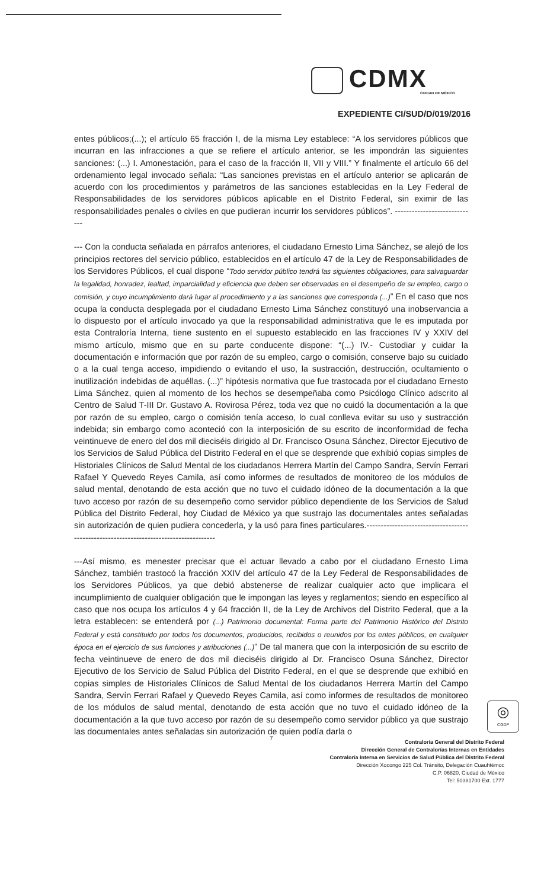CDMX
CIUDAD DE MÉXICO
EXPEDIENTE CI/SUD/D/019/2016
entes públicos;(...); el artículo 65 fracción I, de la misma Ley establece: “A los servidores públicos que incurran en las infracciones a que se refiere el artículo anterior, se les impondrán las siguientes sanciones: (...) I. Amonestación, para el caso de la fracción II, VII y VIII.” Y finalmente el artículo 66 del ordenamiento legal invocado señala: “Las sanciones previstas en el artículo anterior se aplicarán de acuerdo con los procedimientos y parámetros de las sanciones establecidas en la Ley Federal de Responsabilidades de los servidores públicos aplicable en el Distrito Federal, sin eximir de las responsabilidades penales o civiles en que pudieran incurrir los servidores públicos”. -----------------------------
--- Con la conducta señalada en párrafos anteriores, el ciudadano Ernesto Lima Sánchez, se alejó de los principios rectores del servicio público, establecidos en el artículo 47 de la Ley de Responsabilidades de los Servidores Públicos, el cual dispone “Todo servidor público tendrá las siguientes obligaciones, para salvaguardar la legalidad, honradez, lealtad, imparcialidad y eficiencia que deben ser observadas en el desempeño de su empleo, cargo o comisión, y cuyo incumplimiento dará lugar al procedimiento y a las sanciones que corresponda (...)” En el caso que nos ocupa la conducta desplegada por el ciudadano Ernesto Lima Sánchez constituyó una inobservancia a lo dispuesto por el artículo invocado ya que la responsabilidad administrativa que le es imputada por esta Contraloría Interna, tiene sustento en el supuesto establecido en las fracciones IV y XXIV del mismo artículo, mismo que en su parte conducente dispone: “(...) IV.- Custodiar y cuidar la documentación e información que por razón de su empleo, cargo o comisión, conserve bajo su cuidado o a la cual tenga acceso, impidiendo o evitando el uso, la sustracción, destrucción, ocultamiento o inutilización indebidas de aquéllas. (...)” hipótesis normativa que fue trastocada por el ciudadano Ernesto Lima Sánchez, quien al momento de los hechos se desempeñaba como Psicólogo Clínico adscrito al Centro de Salud T-III Dr. Gustavo A. Rovirosa Pérez, toda vez que no cuidó la documentación a la que por razón de su empleo, cargo o comisión tenía acceso, lo cual conlleva evitar su uso y sustracción indebida; sin embargo como aconteció con la interposición de su escrito de inconformidad de fecha veintinueve de enero del dos mil dieciséis dirigido al Dr. Francisco Osuna Sánchez, Director Ejecutivo de los Servicios de Salud Pública del Distrito Federal en el que se desprende que exhibió copias simples de Historiales Clínicos de Salud Mental de los ciudadanos Herrera Martín del Campo Sandra, Servín Ferrari Rafael Y Quevedo Reyes Camila, así como informes de resultados de monitoreo de los módulos de salud mental, denotando de esta acción que no tuvo el cuidado idóneo de la documentación a la que tuvo acceso por razón de su desempeño como servidor público dependiente de los Servicios de Salud Pública del Distrito Federal, hoy Ciudad de México ya que sustrajo las documentales antes señaladas sin autorización de quien pudiera concederla, y la usó para fines particulares.--------------------------------------------------------------------------------------
---Así mismo, es menester precisar que el actuar llevado a cabo por el ciudadano Ernesto Lima Sánchez, también trastocó la fracción XXIV del artículo 47 de la Ley Federal de Responsabilidades de los Servidores Públicos, ya que debió abstenerse de realizar cualquier acto que implicara el incumplimiento de cualquier obligación que le impongan las leyes y reglamentos; siendo en específico al caso que nos ocupa los artículos 4 y 64 fracción II, de la Ley de Archivos del Distrito Federal, que a la letra establecen: se entenderá por (...) Patrimonio documental: Forma parte del Patrimonio Histórico del Distrito Federal y está constituido por todos los documentos, producidos, recibidos o reunidos por los entes públicos, en cualquier época en el ejercicio de sus funciones y atribuciones (...)” De tal manera que con la interposición de su escrito de fecha veintinueve de enero de dos mil dieciséis dirigido al Dr. Francisco Osuna Sánchez, Director Ejecutivo de los Servicio de Salud Pública del Distrito Federal, en el que se desprende que exhibió en copias simples de Historiales Clínicos de Salud Mental de los ciudadanos Herrera Martín del Campo Sandra, Servín Ferrari Rafael y Quevedo Reyes Camila, así como informes de resultados de monitoreo de los módulos de salud mental, denotando de esta acción que no tuvo el cuidado idóneo de la documentación a la que tuvo acceso por razón de su desempeño como servidor público ya que sustrajo las documentales antes señaladas sin autorización de quien podía darla o
◎
CGDF
7
Contraloría General del Distrito Federal
Dirección General de Contralorías Internas en Entidades
Contraloría Interna en Servicios de Salud Pública del Distrito Federal
Dirección Xocongo 225 Col. Tránsito, Delegación Cuauhtémoc
C.P. 06820, Ciudad de México
Tel: 50381700 Ext. 1777